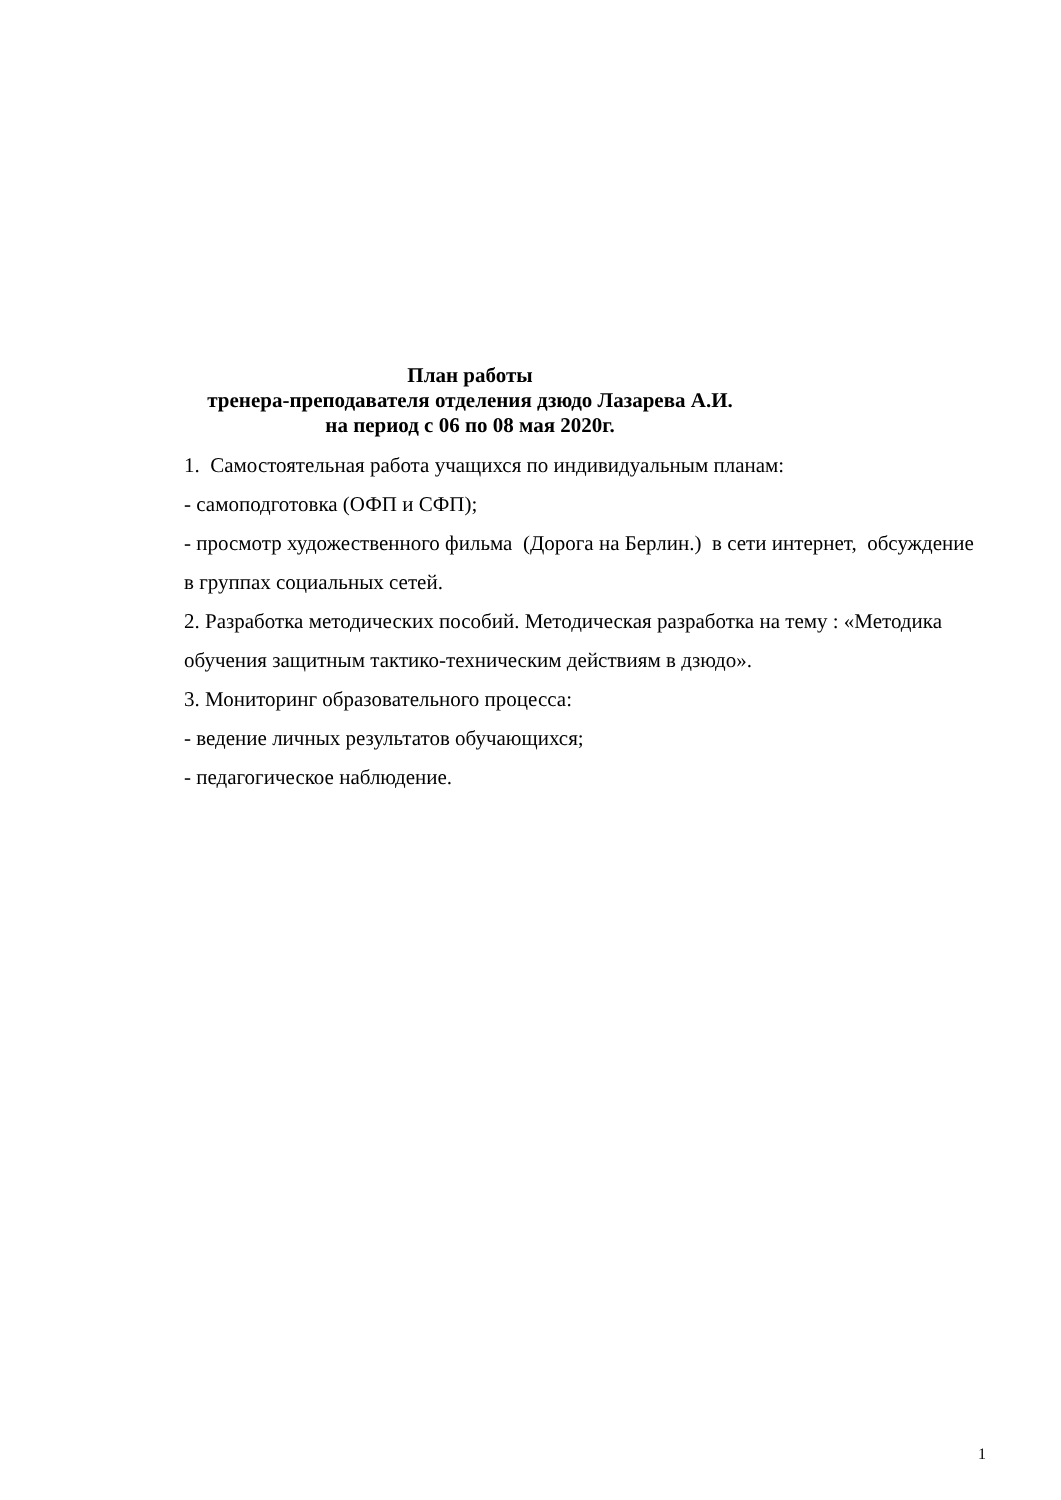План работы
тренера-преподавателя отделения дзюдо Лазарева А.И.
на период с 06 по 08 мая 2020г.
1. Самостоятельная работа учащихся по индивидуальным планам:
- самоподготовка (ОФП и СФП);
- просмотр художественного фильма (Дорога на Берлин.) в сети интернет, обсуждение в группах социальных сетей.
2. Разработка методических пособий. Методическая разработка на тему : «Методика обучения защитным тактико-техническим действиям в дзюдо».
3. Мониторинг образовательного процесса:
- ведение личных результатов обучающихся;
- педагогическое наблюдение.
1